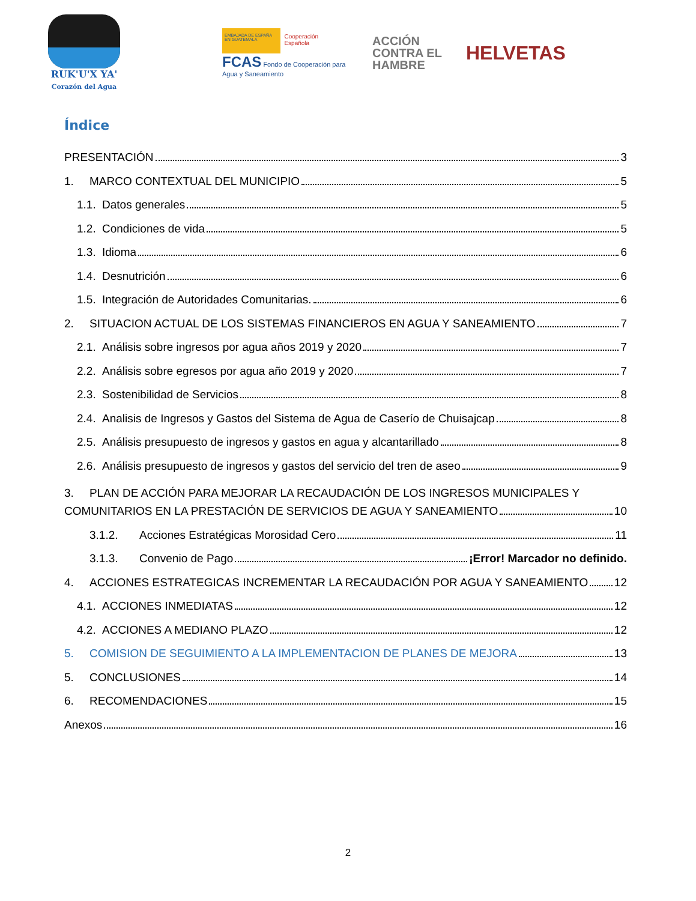RUK'U'X YA'
Corazón del Agua
EMBAJADA DE ESPAÑA EN GUATEMALA
Cooperación Española
FCAS Fondo de Cooperación para Agua y Saneamiento
ACCIÓN
CONTRA EL
HAMBRE
HELVETAS
Índice
PRESENTACIÓN 3
1. MARCO CONTEXTUAL DEL MUNICIPIO 5
1.1. Datos generales 5
1.2. Condiciones de vida 5
1.3. Idioma 6
1.4. Desnutrición 6
1.5. Integración de Autoridades Comunitarias. 6
2. SITUACION ACTUAL DE LOS SISTEMAS FINANCIEROS EN AGUA Y SANEAMIENTO 7
2.1. Análisis sobre ingresos por agua años 2019 y 2020 7
2.2. Análisis sobre egresos por agua año 2019 y 2020 7
2.3. Sostenibilidad de Servicios 8
2.4. Analisis de Ingresos y Gastos del Sistema de Agua de Caserío de Chuisajcap 8
2.5. Análisis presupuesto de ingresos y gastos en agua y alcantarillado 8
2.6. Análisis presupuesto de ingresos y gastos del servicio del tren de aseo 9
3. PLAN DE ACCIÓN PARA MEJORAR LA RECAUDACIÓN DE LOS INGRESOS MUNICIPALES Y
COMUNITARIOS EN LA PRESTACIÓN DE SERVICIOS DE AGUA Y SANEAMIENTO 10
3.1.2. Acciones Estratégicas Morosidad Cero 11
3.1.3. Convenio de Pago ¡Error! Marcador no definido.
4. ACCIONES ESTRATEGICAS INCREMENTAR LA RECAUDACIÓN POR AGUA Y SANEAMIENTO 12
4.1. ACCIONES INMEDIATAS 12
4.2. ACCIONES A MEDIANO PLAZO 12
5. COMISION DE SEGUIMIENTO A LA IMPLEMENTACION DE PLANES DE MEJORA 13
5. CONCLUSIONES 14
6. RECOMENDACIONES 15
Anexos 16
2